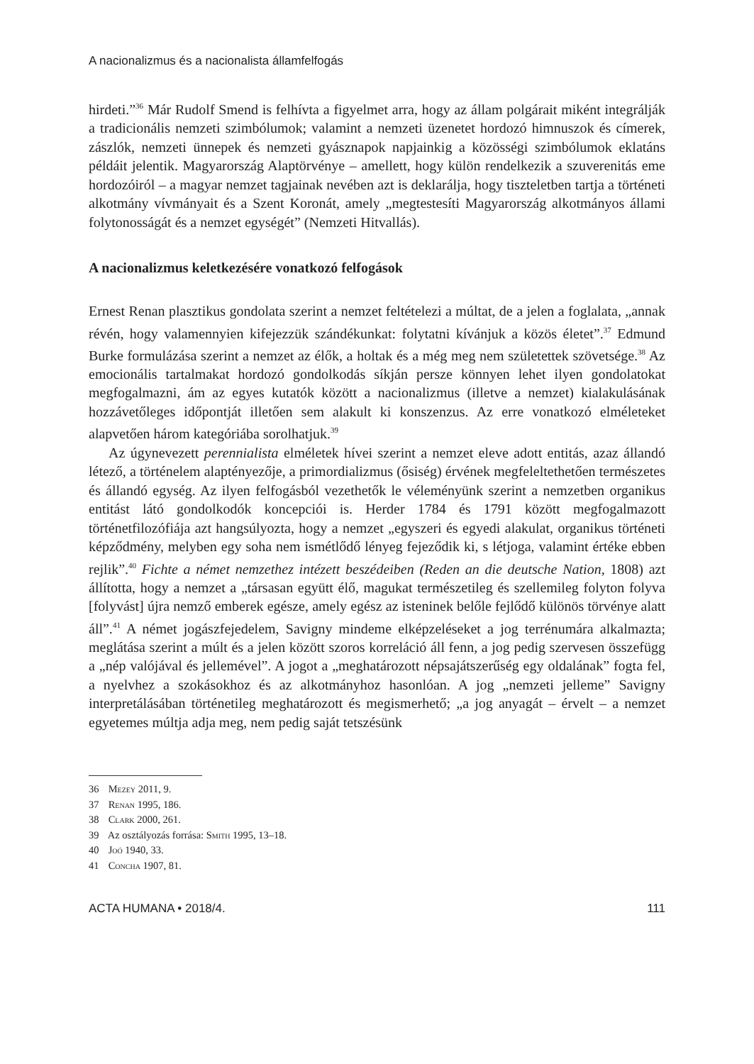A nacionalizmus és a nacionalista államfelfogás
hirdeti.”<sup>36</sup> Már Rudolf Smend is felhívta a figyelmet arra, hogy az állam polgárait miként integrálják a tradicionális nemzeti szimbólumok; valamint a nemzeti üzenetet hordozó himnuszok és címerek, zászlók, nemzeti ünnepek és nemzeti gyásznapok napjainkig a közösségi szimbólumok eklatáns példáit jelentik. Magyarország Alaptörvénye – amellett, hogy külön rendelkezik a szuverenitás eme hordozóiról – a magyar nemzet tagjainak nevében azt is deklarálja, hogy tiszteletben tartja a történeti alkotmány vívmányait és a Szent Koronát, amely „megtestesíti Magyarország alkotmányos állami folytonosságát és a nemzet egységét” (Nemzeti Hitvallás).
A nacionalizmus keletkezésére vonatkozó felfogások
Ernest Renan plasztikus gondolata szerint a nemzet feltételezi a múltat, de a jelen a foglalata, „annak révén, hogy valamennyien kifejezzük szándékunkat: folytatni kívánjuk a közös életet”.<sup>37</sup> Edmund Burke formulázása szerint a nemzet az élők, a holtak és a még meg nem születettek szövetsége.<sup>38</sup> Az emocionális tartalmakat hordozó gondolkodás síkján persze könnyen lehet ilyen gondolatokat megfogalmazni, ám az egyes kutatók között a nacionalizmus (illetve a nemzet) kialakulásának hozzávetőleges időpontját illetően sem alakult ki konszenzus. Az erre vonatkozó elméleteket alapvetően három kategóriába sorolhatjuk.<sup>39</sup>
Az úgynevezett perennialista elméletek hívei szerint a nemzet eleve adott entitás, azaz állandó létező, a történelem alaptényezője, a primordializmus (ősiség) érvének megfeleltethetően természetes és állandó egység. Az ilyen felfogásból vezethetők le véleményünk szerint a nemzetben organikus entitást látó gondolkodók koncepciói is. Herder 1784 és 1791 között megfogalmazott történetfilozófiája azt hangsúlyozta, hogy a nemzet „egyszeri és egyedi alakulat, organikus történeti képződmény, melyben egy soha nem ismétlődő lényeg fejeződik ki, s létjoga, valamint értéke ebben rejlik”.<sup>40</sup> Fichte a német nemzethez intézett beszédeiben (Reden an die deutsche Nation, 1808) azt állította, hogy a nemzet a „társasan együtt élő, magukat természetileg és szellemileg folyton folyva [folyvást] újra nemző emberek egésze, amely egész az isteninek belőle fejlődő különös törvénye alatt áll”.<sup>41</sup> A német jogászfejedelem, Savigny mindeme elképzeléseket a jog terrénumára alkalmazta; meglátása szerint a múlt és a jelen között szoros korreláció áll fenn, a jog pedig szervesen összefügg a „nép valójával és jellemével”. A jogot a „meghatározott népsajátszerűség egy oldalának” fogta fel, a nyelvhez a szokásokhoz és az alkotmányhoz hasonlóan. A jog „nemzeti jelleme” Savigny interpretálásában történetileg meghatározott és megismerhető; „a jog anyagát – érvelt – a nemzet egyetemes múltja adja meg, nem pedig saját tetszésünk
36 Mezey 2011, 9.
37 Renan 1995, 186.
38 Clark 2000, 261.
39 Az osztályozás forrása: Smith 1995, 13–18.
40 Joó 1940, 33.
41 Concha 1907, 81.
ACTA HUMANA • 2018/4. 111